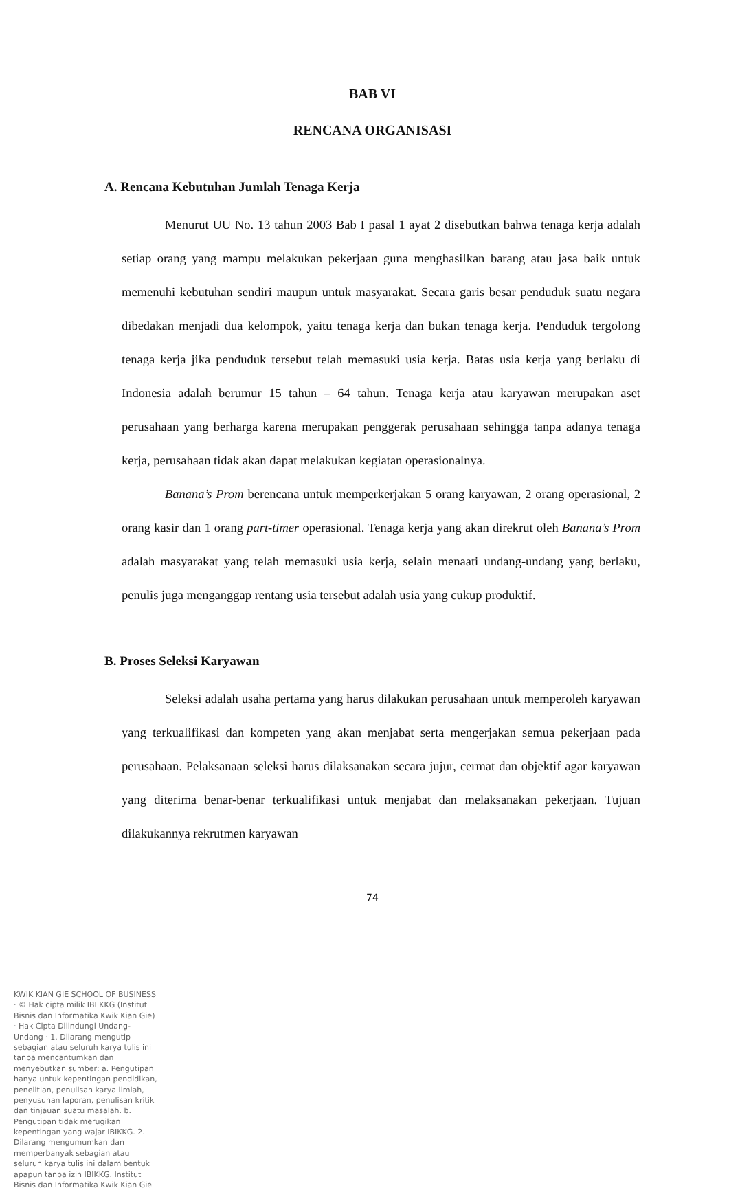BAB VI
RENCANA ORGANISASI
A. Rencana Kebutuhan Jumlah Tenaga Kerja
Menurut UU No. 13 tahun 2003 Bab I pasal 1 ayat 2 disebutkan bahwa tenaga kerja adalah setiap orang yang mampu melakukan pekerjaan guna menghasilkan barang atau jasa baik untuk memenuhi kebutuhan sendiri maupun untuk masyarakat. Secara garis besar penduduk suatu negara dibedakan menjadi dua kelompok, yaitu tenaga kerja dan bukan tenaga kerja. Penduduk tergolong tenaga kerja jika penduduk tersebut telah memasuki usia kerja. Batas usia kerja yang berlaku di Indonesia adalah berumur 15 tahun – 64 tahun. Tenaga kerja atau karyawan merupakan aset perusahaan yang berharga karena merupakan penggerak perusahaan sehingga tanpa adanya tenaga kerja, perusahaan tidak akan dapat melakukan kegiatan operasionalnya.
Banana’s Prom berencana untuk memperkerjakan 5 orang karyawan, 2 orang operasional, 2 orang kasir dan 1 orang part-timer operasional. Tenaga kerja yang akan direkrut oleh Banana’s Prom adalah masyarakat yang telah memasuki usia kerja, selain menaati undang-undang yang berlaku, penulis juga menganggap rentang usia tersebut adalah usia yang cukup produktif.
B. Proses Seleksi Karyawan
Seleksi adalah usaha pertama yang harus dilakukan perusahaan untuk memperoleh karyawan yang terkualifikasi dan kompeten yang akan menjabat serta mengerjakan semua pekerjaan pada perusahaan. Pelaksanaan seleksi harus dilaksanakan secara jujur, cermat dan objektif agar karyawan yang diterima benar-benar terkualifikasi untuk menjabat dan melaksanakan pekerjaan. Tujuan dilakukannya rekrutmen karyawan
74
KWIK KIAN GIE SCHOOL OF BUSINESS · © Hak cipta milik IBI KKG (Institut Bisnis dan Informatika Kwik Kian Gie) · Hak Cipta Dilindungi Undang-Undang · 1. Dilarang mengutip sebagian atau seluruh karya tulis ini tanpa mencantumkan dan menyebutkan sumber: a. Pengutipan hanya untuk kepentingan pendidikan, penelitian, penulisan karya ilmiah, penyusunan laporan, penulisan kritik dan tinjauan suatu masalah. b. Pengutipan tidak merugikan kepentingan yang wajar IBIKKG. 2. Dilarang mengumumkan dan memperbanyak sebagian atau seluruh karya tulis ini dalam bentuk apapun tanpa izin IBIKKG. Institut Bisnis dan Informatika Kwik Kian Gie